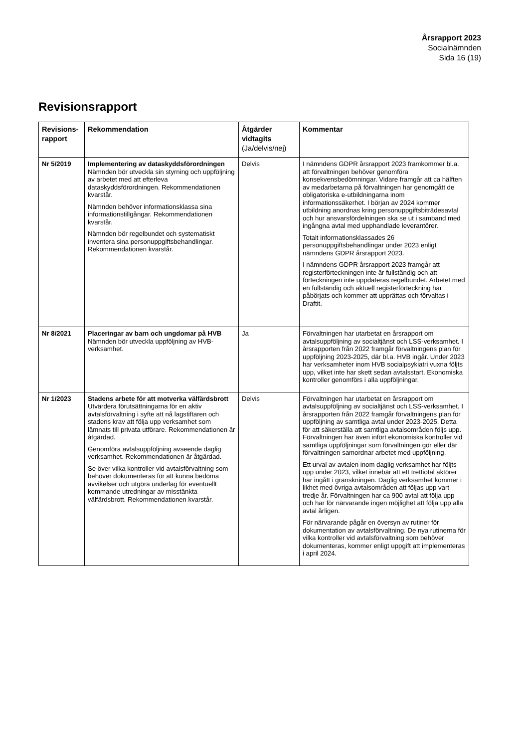Årsrapport 2023
Socialnämnden
Sida 16 (19)
Revisionsrapport
| Revisions-rapport | Rekommendation | Åtgärder vidtagits (Ja/delvis/nej) | Kommentar |
| --- | --- | --- | --- |
| Nr 5/2019 | Implementering av dataskyddsförordningen Nämnden bör utveckla sin styrning och uppföljning av arbetet med att efterleva dataskyddsförordningen. Rekommendationen kvarstår. Nämnden behöver informationsklassa sina informationstillgångar. Rekommendationen kvarstår. Nämnden bör regelbundet och systematiskt inventera sina personuppgiftsbehandlingar. Rekommendationen kvarstår. | Delvis | I nämndens GDPR årsrapport 2023 framkommer bl.a. att förvaltningen behöver genomföra konsekvensbedömningar. Vidare framgår att ca hälften av medarbetarna på förvaltningen har genomgått de obligatoriska e-utbildningarna inom informationssäkerhet. I början av 2024 kommer utbildning anordnas kring personuppgiftsbiträdesavtal och hur ansvarsfördelningen ska se ut i samband med ingångna avtal med upphandlade leverantörer. Totalt informationsklassades 26 personuppgiftsbehandlingar under 2023 enligt nämndens GDPR årsrapport 2023. I nämndens GDPR årsrapport 2023 framgår att registerförteckningen inte är fullständig och att förteckningen inte uppdateras regelbundet. Arbetet med en fullständig och aktuell registerförteckning har påbörjats och kommer att upprättas och förvaltas i Draftit. |
| Nr 8/2021 | Placeringar av barn och ungdomar på HVB Nämnden bör utveckla uppföljning av HVB-verksamhet. | Ja | Förvaltningen har utarbetat en årsrapport om avtalsuppföljning av socialtjänst och LSS-verksamhet. I årsrapporten från 2022 framgår förvaltningens plan för uppföljning 2023-2025, där bl.a. HVB ingår. Under 2023 har verksamheter inom HVB socialpsykiatri vuxna följts upp, vilket inte har skett sedan avtalsstart. Ekonomiska kontroller genomförs i alla uppföljningar. |
| Nr 1/2023 | Stadens arbete för att motverka välfärdsbrott Utvärdera förutsättningarna för en aktiv avtalsförvaltning i syfte att nå lagstiftaren och stadens krav att följa upp verksamhet som lämnats till privata utförare. Rekommendationen är åtgärdad. Genomföra avtalsuppföljning avseende daglig verksamhet. Rekommendationen är åtgärdad. Se över vilka kontroller vid avtalsförvaltning som behöver dokumenteras för att kunna bedöma avvikelser och utgöra underlag för eventuellt kommande utredningar av misstänkta välfärdsbrott. Rekommendationen kvarstår. | Delvis | Förvaltningen har utarbetat en årsrapport om avtalsuppföljning av socialtjänst och LSS-verksamhet. I årsrapporten från 2022 framgår förvaltningens plan för uppföljning av samtliga avtal under 2023-2025. Detta för att säkerställa att samtliga avtalsområden följs upp. Förvaltningen har även infört ekonomiska kontroller vid samtliga uppföljningar som förvaltningen gör eller där förvaltningen samordnar arbetet med uppföljning. Ett urval av avtalen inom daglig verksamhet har följts upp under 2023, vilket innebär att ett trettiotal aktörer har ingått i granskningen. Daglig verksamhet kommer i likhet med övriga avtalsområden att följas upp vart tredje år. Förvaltningen har ca 900 avtal att följa upp och har för närvarande ingen möjlighet att följa upp alla avtal årligen. För närvarande pågår en översyn av rutiner för dokumentation av avtalsförvaltning. De nya rutinerna för vilka kontroller vid avtalsförvaltning som behöver dokumenteras, kommer enligt uppgift att implementeras i april 2024. |